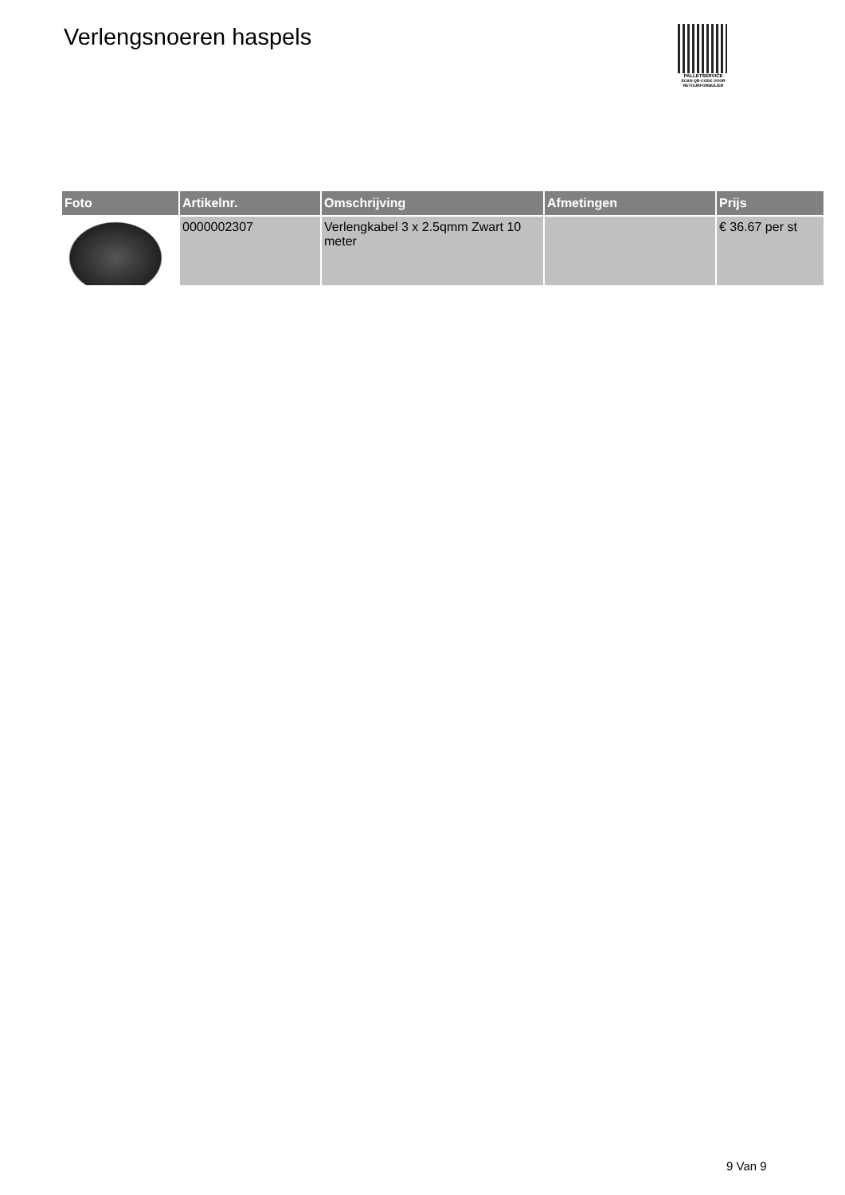Verlengsnoeren haspels
PALLETSERVICE
SCAN QR-CODE VOOR RETOURFORMULIER
| Foto | Artikelnr. | Omschrijving | Afmetingen | Prijs |
| --- | --- | --- | --- | --- |
| | 0000002307 | Verlengkabel 3 x 2.5qmm Zwart 10 meter | | € 36.67 per st |
9 Van 9